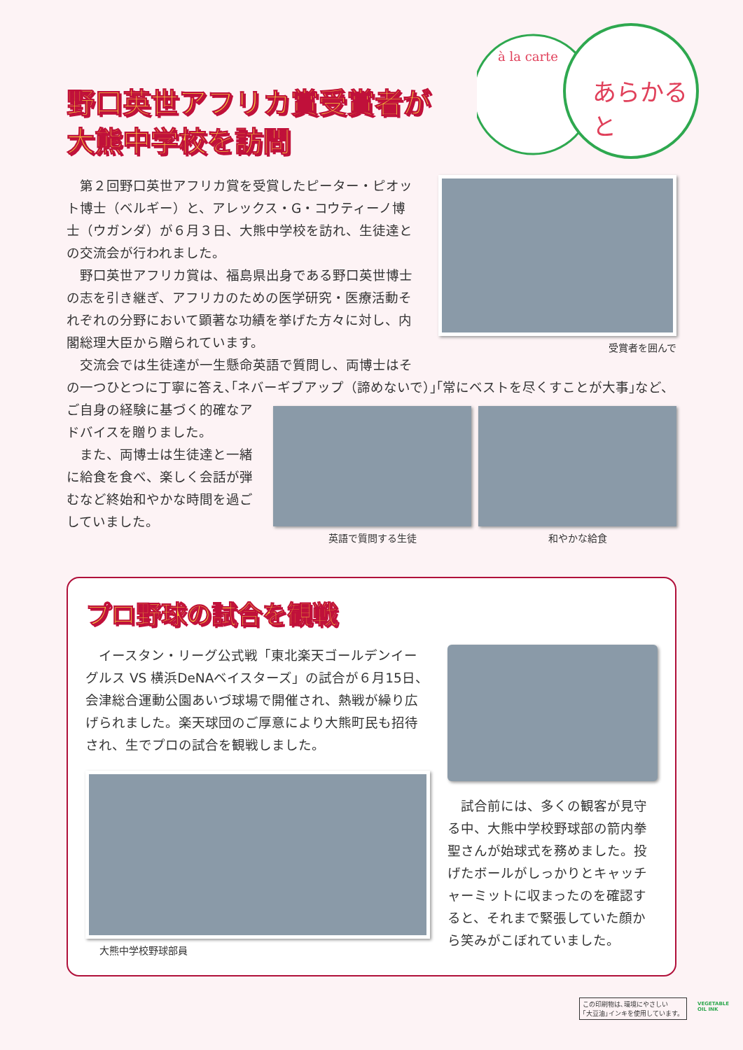à la carte
あらかると
野口英世アフリカ賞受賞者が
大熊中学校を訪問
第２回野口英世アフリカ賞を受賞したピーター・ピオット博士（ベルギー）と、アレックス・G・コウティーノ博士（ウガンダ）が６月３日、大熊中学校を訪れ、生徒達との交流会が行われました。
野口英世アフリカ賞は、福島県出身である野口英世博士の志を引き継ぎ、アフリカのための医学研究・医療活動それぞれの分野において顕著な功績を挙げた方々に対し、内閣総理大臣から贈られています。
交流会では生徒達が一生懸命英語で質問し、両博士はそ
受賞者を囲んで
の一つひとつに丁寧に答え､｢ネバーギブアップ（諦めないで）｣｢常にベストを尽くすことが大事｣など、
ご自身の経験に基づく的確なアドバイスを贈りました。
また、両博士は生徒達と一緒に給食を食べ、楽しく会話が弾むなど終始和やかな時間を過ごしていました。
英語で質問する生徒 和やかな給食
プロ野球の試合を観戦
イースタン・リーグ公式戦「東北楽天ゴールデンイーグルス VS 横浜DeNAベイスターズ」の試合が６月15日、会津総合運動公園あいづ球場で開催され、熱戦が繰り広げられました。楽天球団のご厚意により大熊町民も招待され、生でプロの試合を観戦しました。
大熊中学校野球部員
試合前には、多くの観客が見守る中、大熊中学校野球部の箭内拳聖さんが始球式を務めました。投げたボールがしっかりとキャッチャーミットに収まったのを確認すると、それまで緊張していた顔から笑みがこぼれていました。
この印刷物は､環境にやさしい
｢大豆油｣インキを使用しています。
VEGETABLE
OIL INK